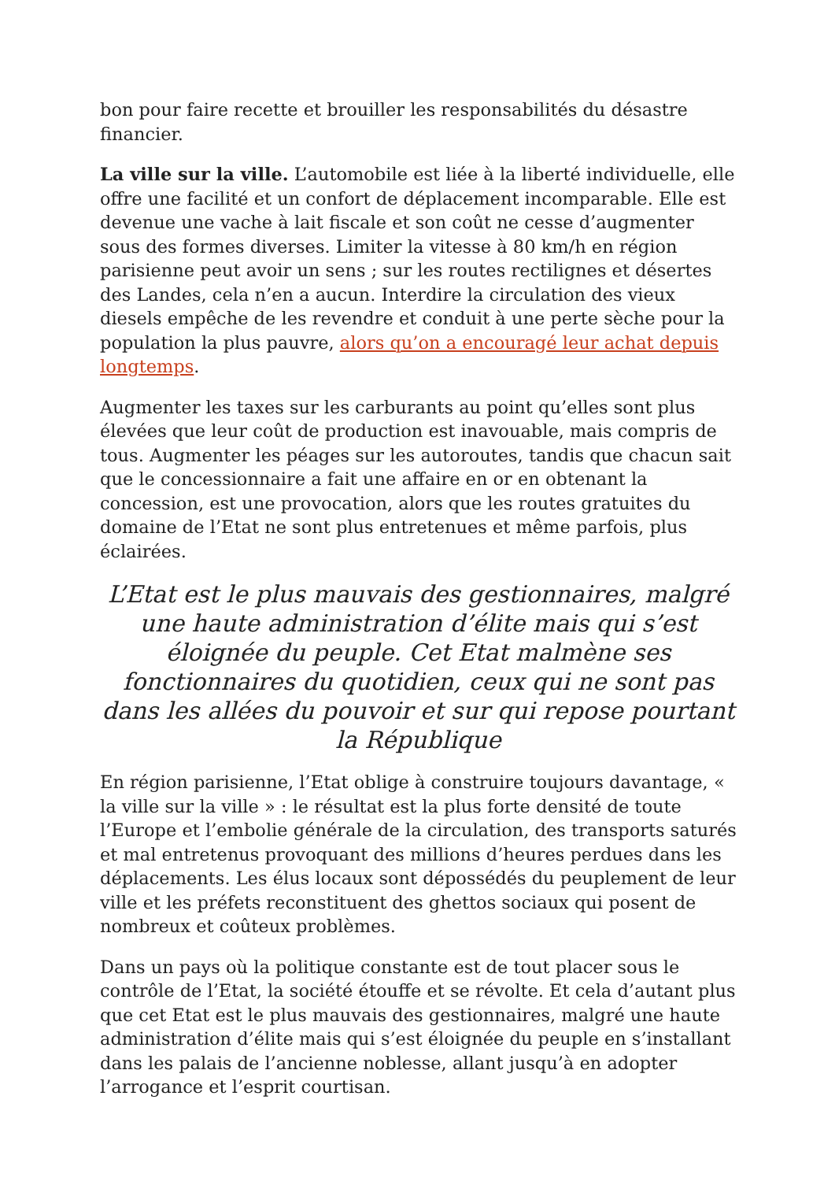bon pour faire recette et brouiller les responsabilités du désastre financier.
La ville sur la ville. L’automobile est liée à la liberté individuelle, elle offre une facilité et un confort de déplacement incomparable. Elle est devenue une vache à lait fiscale et son coût ne cesse d’augmenter sous des formes diverses. Limiter la vitesse à 80 km/h en région parisienne peut avoir un sens ; sur les routes rectilignes et désertes des Landes, cela n’en a aucun. Interdire la circulation des vieux diesels empêche de les revendre et conduit à une perte sèche pour la population la plus pauvre, alors qu’on a encouragé leur achat depuis longtemps.
Augmenter les taxes sur les carburants au point qu’elles sont plus élevées que leur coût de production est inavouable, mais compris de tous. Augmenter les péages sur les autoroutes, tandis que chacun sait que le concessionnaire a fait une affaire en or en obtenant la concession, est une provocation, alors que les routes gratuites du domaine de l’Etat ne sont plus entretenues et même parfois, plus éclairées.
L’Etat est le plus mauvais des gestionnaires, malgré une haute administration d’élite mais qui s’est éloignée du peuple. Cet Etat malmène ses fonctionnaires du quotidien, ceux qui ne sont pas dans les allées du pouvoir et sur qui repose pourtant la République
En région parisienne, l’Etat oblige à construire toujours davantage, « la ville sur la ville » : le résultat est la plus forte densité de toute l’Europe et l’embolie générale de la circulation, des transports saturés et mal entretenus provoquant des millions d’heures perdues dans les déplacements. Les élus locaux sont dépossédés du peuplement de leur ville et les préfets reconstituent des ghettos sociaux qui posent de nombreux et coûteux problèmes.
Dans un pays où la politique constante est de tout placer sous le contrôle de l’Etat, la société étouffe et se révolte. Et cela d’autant plus que cet Etat est le plus mauvais des gestionnaires, malgré une haute administration d’élite mais qui s’est éloignée du peuple en s’installant dans les palais de l’ancienne noblesse, allant jusqu’à en adopter l’arrogance et l’esprit courtisan.